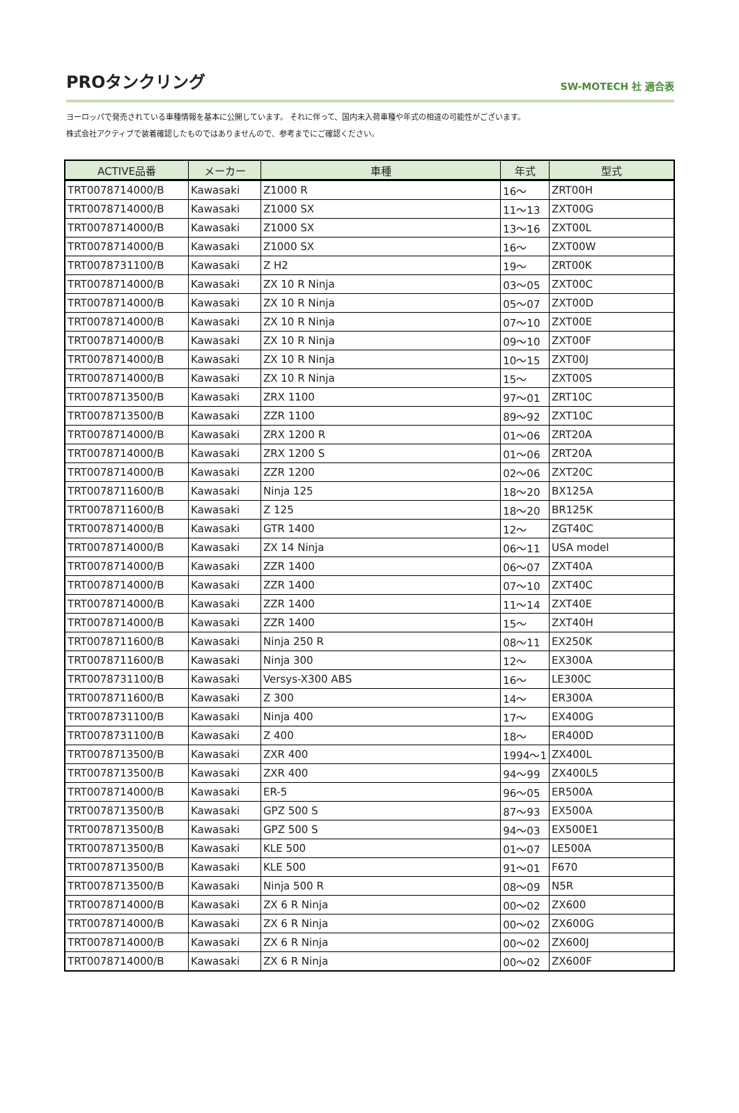PROタンクリング
SW-MOTECH 社 適合表
ヨーロッパで発売されている車種情報を基本に公開しています。 それに伴って、国内未入荷車種や年式の相違の可能性がございます。
株式会社アクティブで装着確認したものではありませんので、参考までにご確認ください。
| ACTIVE品番 | メーカー | 車種 | 年式 | 型式 |
| --- | --- | --- | --- | --- |
| TRT0078714000/B | Kawasaki | Z1000 R | 16～ | ZRT00H |
| TRT0078714000/B | Kawasaki | Z1000 SX | 11～13 | ZXT00G |
| TRT0078714000/B | Kawasaki | Z1000 SX | 13～16 | ZXT00L |
| TRT0078714000/B | Kawasaki | Z1000 SX | 16～ | ZXT00W |
| TRT0078731100/B | Kawasaki | Z H2 | 19～ | ZRT00K |
| TRT0078714000/B | Kawasaki | ZX 10 R Ninja | 03～05 | ZXT00C |
| TRT0078714000/B | Kawasaki | ZX 10 R Ninja | 05～07 | ZXT00D |
| TRT0078714000/B | Kawasaki | ZX 10 R Ninja | 07～10 | ZXT00E |
| TRT0078714000/B | Kawasaki | ZX 10 R Ninja | 09～10 | ZXT00F |
| TRT0078714000/B | Kawasaki | ZX 10 R Ninja | 10～15 | ZXT00J |
| TRT0078714000/B | Kawasaki | ZX 10 R Ninja | 15～ | ZXT00S |
| TRT0078713500/B | Kawasaki | ZRX 1100 | 97～01 | ZRT10C |
| TRT0078713500/B | Kawasaki | ZZR 1100 | 89～92 | ZXT10C |
| TRT0078714000/B | Kawasaki | ZRX 1200 R | 01～06 | ZRT20A |
| TRT0078714000/B | Kawasaki | ZRX 1200 S | 01～06 | ZRT20A |
| TRT0078714000/B | Kawasaki | ZZR 1200 | 02～06 | ZXT20C |
| TRT0078711600/B | Kawasaki | Ninja 125 | 18～20 | BX125A |
| TRT0078711600/B | Kawasaki | Z 125 | 18～20 | BR125K |
| TRT0078714000/B | Kawasaki | GTR 1400 | 12～ | ZGT40C |
| TRT0078714000/B | Kawasaki | ZX 14 Ninja | 06～11 | USA model |
| TRT0078714000/B | Kawasaki | ZZR 1400 | 06～07 | ZXT40A |
| TRT0078714000/B | Kawasaki | ZZR 1400 | 07～10 | ZXT40C |
| TRT0078714000/B | Kawasaki | ZZR 1400 | 11～14 | ZXT40E |
| TRT0078714000/B | Kawasaki | ZZR 1400 | 15～ | ZXT40H |
| TRT0078711600/B | Kawasaki | Ninja 250 R | 08～11 | EX250K |
| TRT0078711600/B | Kawasaki | Ninja 300 | 12～ | EX300A |
| TRT0078731100/B | Kawasaki | Versys-X300 ABS | 16～ | LE300C |
| TRT0078711600/B | Kawasaki | Z 300 | 14～ | ER300A |
| TRT0078731100/B | Kawasaki | Ninja 400 | 17～ | EX400G |
| TRT0078731100/B | Kawasaki | Z 400 | 18～ | ER400D |
| TRT0078713500/B | Kawasaki | ZXR 400 | 1994～1 | ZX400L |
| TRT0078713500/B | Kawasaki | ZXR 400 | 94～99 | ZX400L5 |
| TRT0078714000/B | Kawasaki | ER-5 | 96～05 | ER500A |
| TRT0078713500/B | Kawasaki | GPZ 500 S | 87～93 | EX500A |
| TRT0078713500/B | Kawasaki | GPZ 500 S | 94～03 | EX500E1 |
| TRT0078713500/B | Kawasaki | KLE 500 | 01～07 | LE500A |
| TRT0078713500/B | Kawasaki | KLE 500 | 91～01 | F670 |
| TRT0078713500/B | Kawasaki | Ninja 500 R | 08～09 | N5R |
| TRT0078714000/B | Kawasaki | ZX 6 R Ninja | 00～02 | ZX600 |
| TRT0078714000/B | Kawasaki | ZX 6 R Ninja | 00～02 | ZX600G |
| TRT0078714000/B | Kawasaki | ZX 6 R Ninja | 00～02 | ZX600J |
| TRT0078714000/B | Kawasaki | ZX 6 R Ninja | 00～02 | ZX600F |